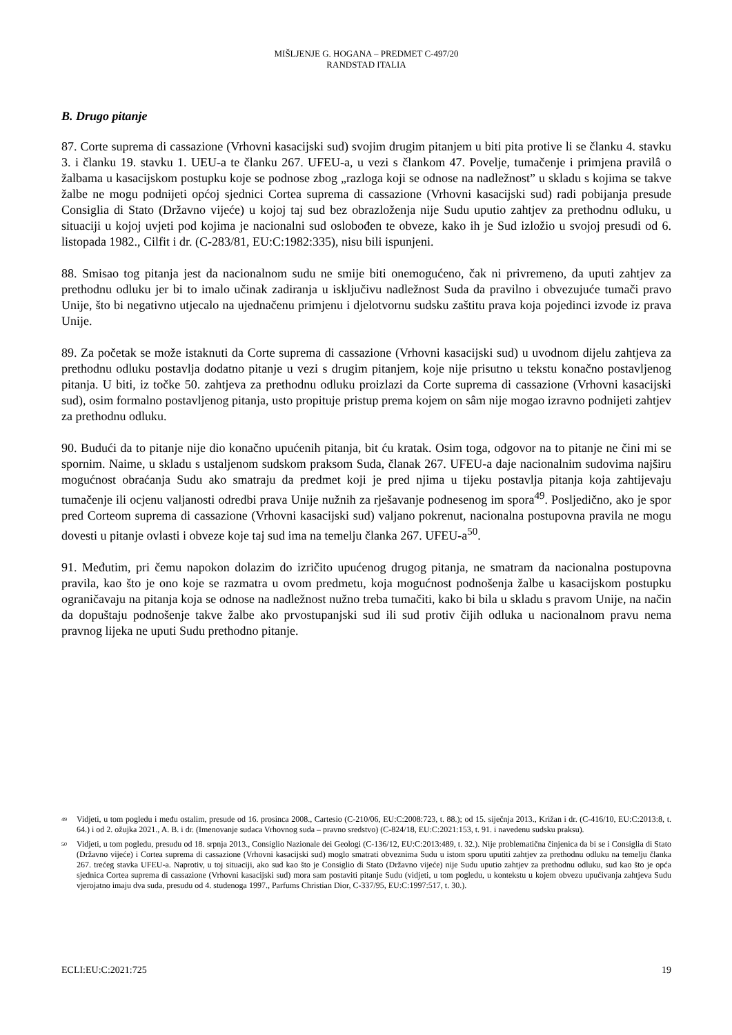MIŠLJENJE G. HOGANA – PREDMET C-497/20
RANDSTAD ITALIA
B. Drugo pitanje
87. Corte suprema di cassazione (Vrhovni kasacijski sud) svojim drugim pitanjem u biti pita protive li se članku 4. stavku 3. i članku 19. stavku 1. UEU-a te članku 267. UFEU-a, u vezi s člankom 47. Povelje, tumačenje i primjena pravilâ o žalbama u kasacijskom postupku koje se podnose zbog „razloga koji se odnose na nadležnost” u skladu s kojima se takve žalbe ne mogu podnijeti općoj sjednici Cortea suprema di cassazione (Vrhovni kasacijski sud) radi pobijanja presude Consiglia di Stato (Državno vijeće) u kojoj taj sud bez obrazloženja nije Sudu uputio zahtjev za prethodnu odluku, u situaciji u kojoj uvjeti pod kojima je nacionalni sud oslobođen te obveze, kako ih je Sud izložio u svojoj presudi od 6. listopada 1982., Cilfit i dr. (C-283/81, EU:C:1982:335), nisu bili ispunjeni.
88. Smisao tog pitanja jest da nacionalnom sudu ne smije biti onemogućeno, čak ni privremeno, da uputi zahtjev za prethodnu odluku jer bi to imalo učinak zadiranja u isključivu nadležnost Suda da pravilno i obvezujuće tumači pravo Unije, što bi negativno utjecalo na ujednačenu primjenu i djelotvornu sudsku zaštitu prava koja pojedinci izvode iz prava Unije.
89. Za početak se može istaknuti da Corte suprema di cassazione (Vrhovni kasacijski sud) u uvodnom dijelu zahtjeva za prethodnu odluku postavlja dodatno pitanje u vezi s drugim pitanjem, koje nije prisutno u tekstu konačno postavljenog pitanja. U biti, iz točke 50. zahtjeva za prethodnu odluku proizlazi da Corte suprema di cassazione (Vrhovni kasacijski sud), osim formalno postavljenog pitanja, usto propituje pristup prema kojem on sâm nije mogao izravno podnijeti zahtjev za prethodnu odluku.
90. Budući da to pitanje nije dio konačno upućenih pitanja, bit ću kratak. Osim toga, odgovor na to pitanje ne čini mi se spornim. Naime, u skladu s ustaljenom sudskom praksom Suda, članak 267. UFEU-a daje nacionalnim sudovima najširu mogućnost obraćanja Sudu ako smatraju da predmet koji je pred njima u tijeku postavlja pitanja koja zahtijevaju tumačenje ili ocjenu valjanosti odredbi prava Unije nužnih za rješavanje podnesenog im spora<sup>49</sup>. Posljedično, ako je spor pred Corteom suprema di cassazione (Vrhovni kasacijski sud) valjano pokrenut, nacionalna postupovna pravila ne mogu dovesti u pitanje ovlasti i obveze koje taj sud ima na temelju članka 267. UFEU-a<sup>50</sup>.
91. Međutim, pri čemu napokon dolazim do izričito upućenog drugog pitanja, ne smatram da nacionalna postupovna pravila, kao što je ono koje se razmatra u ovom predmetu, koja mogućnost podnošenja žalbe u kasacijskom postupku ograničavaju na pitanja koja se odnose na nadležnost nužno treba tumačiti, kako bi bila u skladu s pravom Unije, na način da dopuštaju podnošenje takve žalbe ako prvostupanjski sud ili sud protiv čijih odluka u nacionalnom pravu nema pravnog lijeka ne uputi Sudu prethodno pitanje.
49 Vidjeti, u tom pogledu i među ostalim, presude od 16. prosinca 2008., Cartesio (C-210/06, EU:C:2008:723, t. 88.); od 15. siječnja 2013., Križan i dr. (C-416/10, EU:C:2013:8, t. 64.) i od 2. ožujka 2021., A. B. i dr. (Imenovanje sudaca Vrhovnog suda – pravno sredstvo) (C-824/18, EU:C:2021:153, t. 91. i navedenu sudsku praksu).
50 Vidjeti, u tom pogledu, presudu od 18. srpnja 2013., Consiglio Nazionale dei Geologi (C-136/12, EU:C:2013:489, t. 32.). Nije problematična činjenica da bi se i Consiglia di Stato (Državno vijeće) i Cortea suprema di cassazione (Vrhovni kasacijski sud) moglo smatrati obveznima Sudu u istom sporu uputiti zahtjev za prethodnu odluku na temelju članka 267. trećeg stavka UFEU-a. Naprotiv, u toj situaciji, ako sud kao što je Consiglio di Stato (Državno vijeće) nije Sudu uputio zahtjev za prethodnu odluku, sud kao što je opća sjednica Cortea suprema di cassazione (Vrhovni kasacijski sud) mora sam postaviti pitanje Sudu (vidjeti, u tom pogledu, u kontekstu u kojem obvezu upućivanja zahtjeva Sudu vjerojatno imaju dva suda, presudu od 4. studenoga 1997., Parfums Christian Dior, C-337/95, EU:C:1997:517, t. 30.).
ECLI:EU:C:2021:725 19